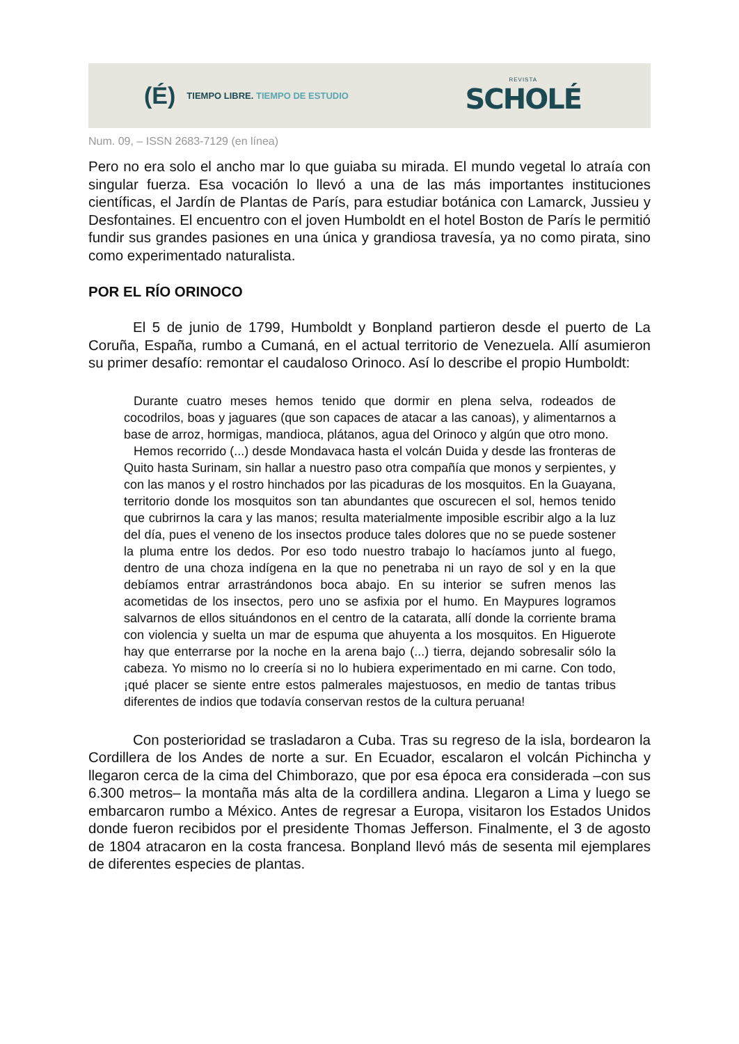(É)
TIEMPO LIBRE. TIEMPO DE ESTUDIO
REVISTA
SCHOLÉ
Num. 09, – ISSN 2683-7129 (en línea)
Pero no era solo el ancho mar lo que guiaba su mirada. El mundo vegetal lo atraía con singular fuerza. Esa vocación lo llevó a una de las más importantes instituciones científicas, el Jardín de Plantas de París, para estudiar botánica con Lamarck, Jussieu y Desfontaines. El encuentro con el joven Humboldt en el hotel Boston de París le permitió fundir sus grandes pasiones en una única y grandiosa travesía, ya no como pirata, sino como experimentado naturalista.
POR EL RÍO ORINOCO
El 5 de junio de 1799, Humboldt y Bonpland partieron desde el puerto de La Coruña, España, rumbo a Cumaná, en el actual territorio de Venezuela. Allí asumieron su primer desafío: remontar el caudaloso Orinoco. Así lo describe el propio Humboldt:
Durante cuatro meses hemos tenido que dormir en plena selva, rodeados de cocodrilos, boas y jaguares (que son capaces de atacar a las canoas), y alimentarnos a base de arroz, hormigas, mandioca, plátanos, agua del Orinoco y algún que otro mono.
Hemos recorrido (...) desde Mondavaca hasta el volcán Duida y desde las fronteras de Quito hasta Surinam, sin hallar a nuestro paso otra compañía que monos y serpientes, y con las manos y el rostro hinchados por las picaduras de los mosquitos. En la Guayana, territorio donde los mosquitos son tan abundantes que oscurecen el sol, hemos tenido que cubrirnos la cara y las manos; resulta materialmente imposible escribir algo a la luz del día, pues el veneno de los insectos produce tales dolores que no se puede sostener la pluma entre los dedos. Por eso todo nuestro trabajo lo hacíamos junto al fuego, dentro de una choza indígena en la que no penetraba ni un rayo de sol y en la que debíamos entrar arrastrándonos boca abajo. En su interior se sufren menos las acometidas de los insectos, pero uno se asfixia por el humo. En Maypures logramos salvarnos de ellos situándonos en el centro de la catarata, allí donde la corriente brama con violencia y suelta un mar de espuma que ahuyenta a los mosquitos. En Higuerote hay que enterrarse por la noche en la arena bajo (...) tierra, dejando sobresalir sólo la cabeza. Yo mismo no lo creería si no lo hubiera experimentado en mi carne. Con todo, ¡qué placer se siente entre estos palmerales majestuosos, en medio de tantas tribus diferentes de indios que todavía conservan restos de la cultura peruana!
Con posterioridad se trasladaron a Cuba. Tras su regreso de la isla, bordearon la Cordillera de los Andes de norte a sur. En Ecuador, escalaron el volcán Pichincha y llegaron cerca de la cima del Chimborazo, que por esa época era considerada –con sus 6.300 metros– la montaña más alta de la cordillera andina. Llegaron a Lima y luego se embarcaron rumbo a México. Antes de regresar a Europa, visitaron los Estados Unidos donde fueron recibidos por el presidente Thomas Jefferson. Finalmente, el 3 de agosto de 1804 atracaron en la costa francesa. Bonpland llevó más de sesenta mil ejemplares de diferentes especies de plantas.